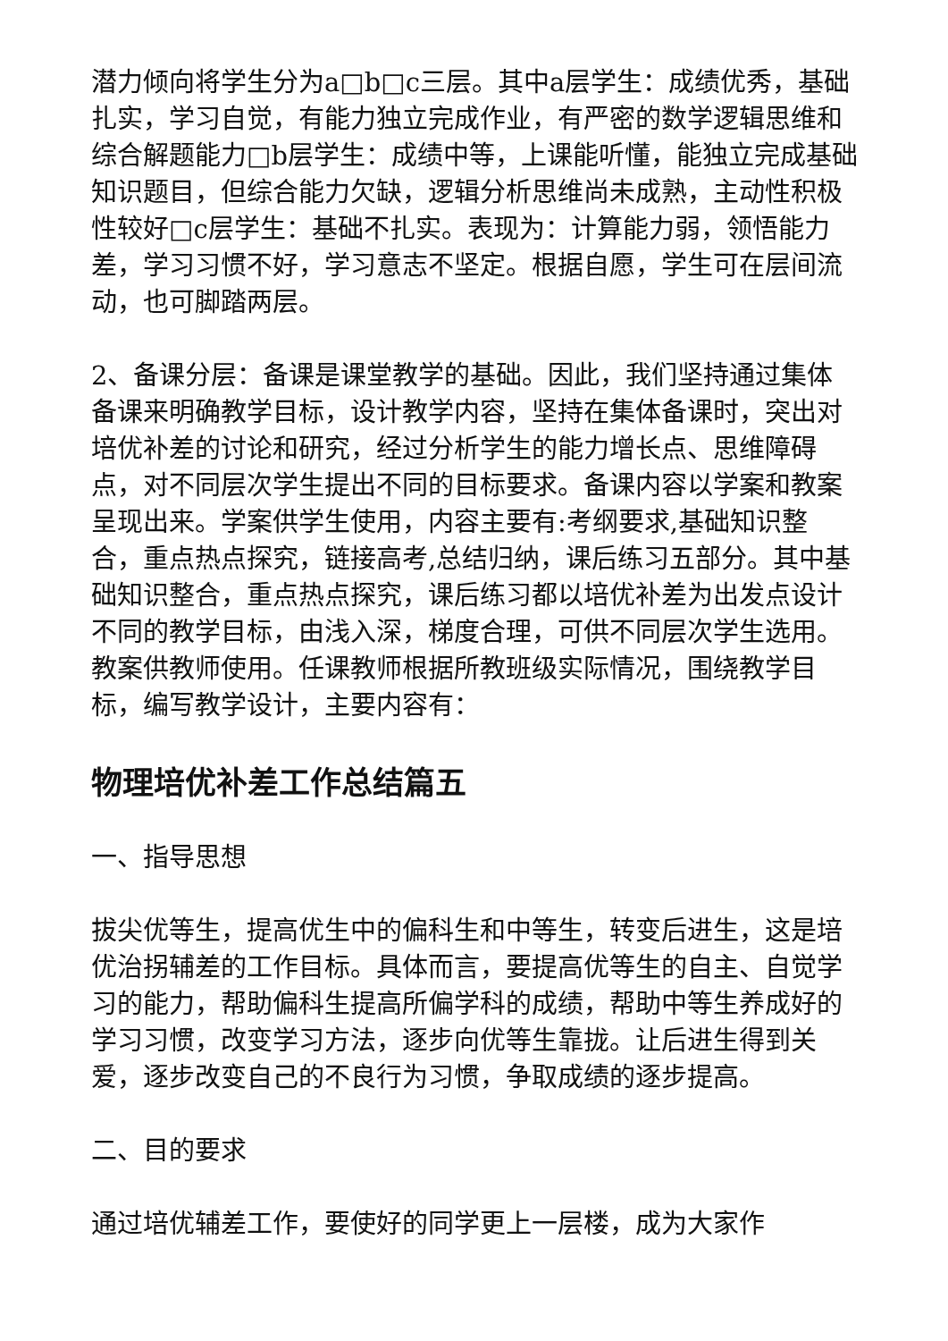潜力倾向将学生分为a□b□c三层。其中a层学生：成绩优秀，基础扎实，学习自觉，有能力独立完成作业，有严密的数学逻辑思维和综合解题能力□b层学生：成绩中等，上课能听懂，能独立完成基础知识题目，但综合能力欠缺，逻辑分析思维尚未成熟，主动性积极性较好□c层学生：基础不扎实。表现为：计算能力弱，领悟能力差，学习习惯不好，学习意志不坚定。根据自愿，学生可在层间流动，也可脚踏两层。
2、备课分层：备课是课堂教学的基础。因此，我们坚持通过集体备课来明确教学目标，设计教学内容，坚持在集体备课时，突出对培优补差的讨论和研究，经过分析学生的能力增长点、思维障碍点，对不同层次学生提出不同的目标要求。备课内容以学案和教案呈现出来。学案供学生使用，内容主要有:考纲要求,基础知识整合，重点热点探究，链接高考,总结归纳，课后练习五部分。其中基础知识整合，重点热点探究，课后练习都以培优补差为出发点设计不同的教学目标，由浅入深，梯度合理，可供不同层次学生选用。教案供教师使用。任课教师根据所教班级实际情况，围绕教学目标，编写教学设计，主要内容有：
物理培优补差工作总结篇五
一、指导思想
拔尖优等生，提高优生中的偏科生和中等生，转变后进生，这是培优治拐辅差的工作目标。具体而言，要提高优等生的自主、自觉学习的能力，帮助偏科生提高所偏学科的成绩，帮助中等生养成好的学习习惯，改变学习方法，逐步向优等生靠拢。让后进生得到关爱，逐步改变自己的不良行为习惯，争取成绩的逐步提高。
二、目的要求
通过培优辅差工作，要使好的同学更上一层楼，成为大家作